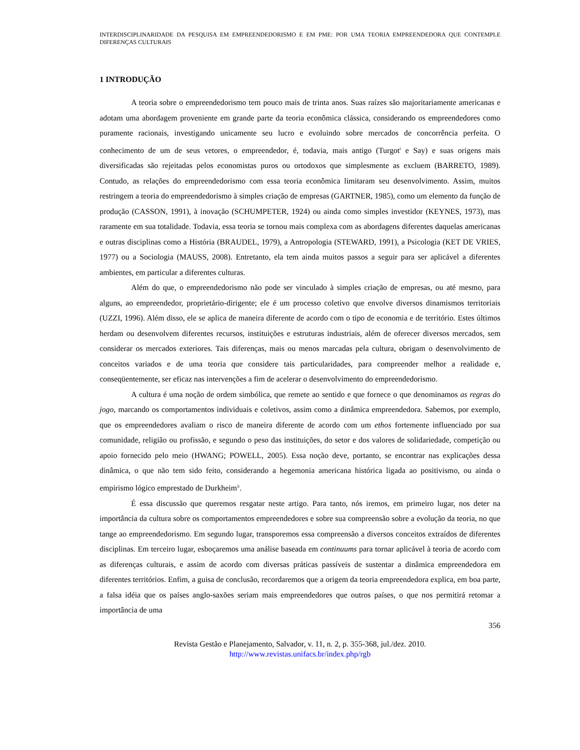INTERDISCIPLINARIDADE DA PESQUISA EM EMPREENDEDORISMO E EM PME: POR UMA TEORIA EMPREENDEDORA QUE CONTEMPLE DIFERENÇAS CULTURAIS
1 INTRODUÇÃO
A teoria sobre o empreendedorismo tem pouco mais de trinta anos. Suas raízes são majoritariamente americanas e adotam uma abordagem proveniente em grande parte da teoria econômica clássica, considerando os empreendedores como puramente racionais, investigando unicamente seu lucro e evoluindo sobre mercados de concorrência perfeita. O conhecimento de um de seus vetores, o empreendedor, é, todavia, mais antigo (Turgot<sup>i</sup> e Say) e suas origens mais diversificadas são rejeitadas pelos economistas puros ou ortodoxos que simplesmente as excluem (BARRETO, 1989). Contudo, as relações do empreendedorismo com essa teoria econômica limitaram seu desenvolvimento. Assim, muitos restringem a teoria do empreendedorismo à simples criação de empresas (GARTNER, 1985), como um elemento da função de produção (CASSON, 1991), à inovação (SCHUMPETER, 1924) ou ainda como simples investidor (KEYNES, 1973), mas raramente em sua totalidade. Todavia, essa teoria se tornou mais complexa com as abordagens diferentes daquelas americanas e outras disciplinas como a História (BRAUDEL, 1979), a Antropologia (STEWARD, 1991), a Psicologia (KET DE VRIES, 1977) ou a Sociologia (MAUSS, 2008). Entretanto, ela tem ainda muitos passos a seguir para ser aplicável a diferentes ambientes, em particular a diferentes culturas.
Além do que, o empreendedorismo não pode ser vinculado à simples criação de empresas, ou até mesmo, para alguns, ao empreendedor, proprietário-dirigente; ele é um processo coletivo que envolve diversos dinamismos territoriais (UZZI, 1996). Além disso, ele se aplica de maneira diferente de acordo com o tipo de economia e de território. Estes últimos herdam ou desenvolvem diferentes recursos, instituições e estruturas industriais, além de oferecer diversos mercados, sem considerar os mercados exteriores. Tais diferenças, mais ou menos marcadas pela cultura, obrigam o desenvolvimento de conceitos variados e de uma teoria que considere tais particularidades, para compreender melhor a realidade e, conseqüentemente, ser eficaz nas intervenções a fim de acelerar o desenvolvimento do empreendedorismo.
A cultura é uma noção de ordem simbólica, que remete ao sentido e que fornece o que denominamos as regras do jogo, marcando os comportamentos individuais e coletivos, assim como a dinâmica empreendedora. Sabemos, por exemplo, que os empreendedores avaliam o risco de maneira diferente de acordo com um ethos fortemente influenciado por sua comunidade, religião ou profissão, e segundo o peso das instituições, do setor e dos valores de solidariedade, competição ou apoio fornecido pelo meio (HWANG; POWELL, 2005). Essa noção deve, portanto, se encontrar nas explicações dessa dinâmica, o que não tem sido feito, considerando a hegemonia americana histórica ligada ao positivismo, ou ainda o empirismo lógico emprestado de Durkheim<sup>ii</sup>.
É essa discussão que queremos resgatar neste artigo. Para tanto, nós iremos, em primeiro lugar, nos deter na importância da cultura sobre os comportamentos empreendedores e sobre sua compreensão sobre a evolução da teoria, no que tange ao empreendedorismo. Em segundo lugar, transporemos essa compreensão a diversos conceitos extraídos de diferentes disciplinas. Em terceiro lugar, esboçaremos uma análise baseada em continuums para tornar aplicável à teoria de acordo com as diferenças culturais, e assim de acordo com diversas práticas passíveis de sustentar a dinâmica empreendedora em diferentes territórios. Enfim, a guisa de conclusão, recordaremos que a origem da teoria empreendedora explica, em boa parte, a falsa idéia que os países anglo-saxões seriam mais empreendedores que outros países, o que nos permitirá retomar a importância de uma
356
Revista Gestão e Planejamento, Salvador, v. 11, n. 2, p. 355-368, jul./dez. 2010.
http://www.revistas.unifacs.br/index.php/rgb